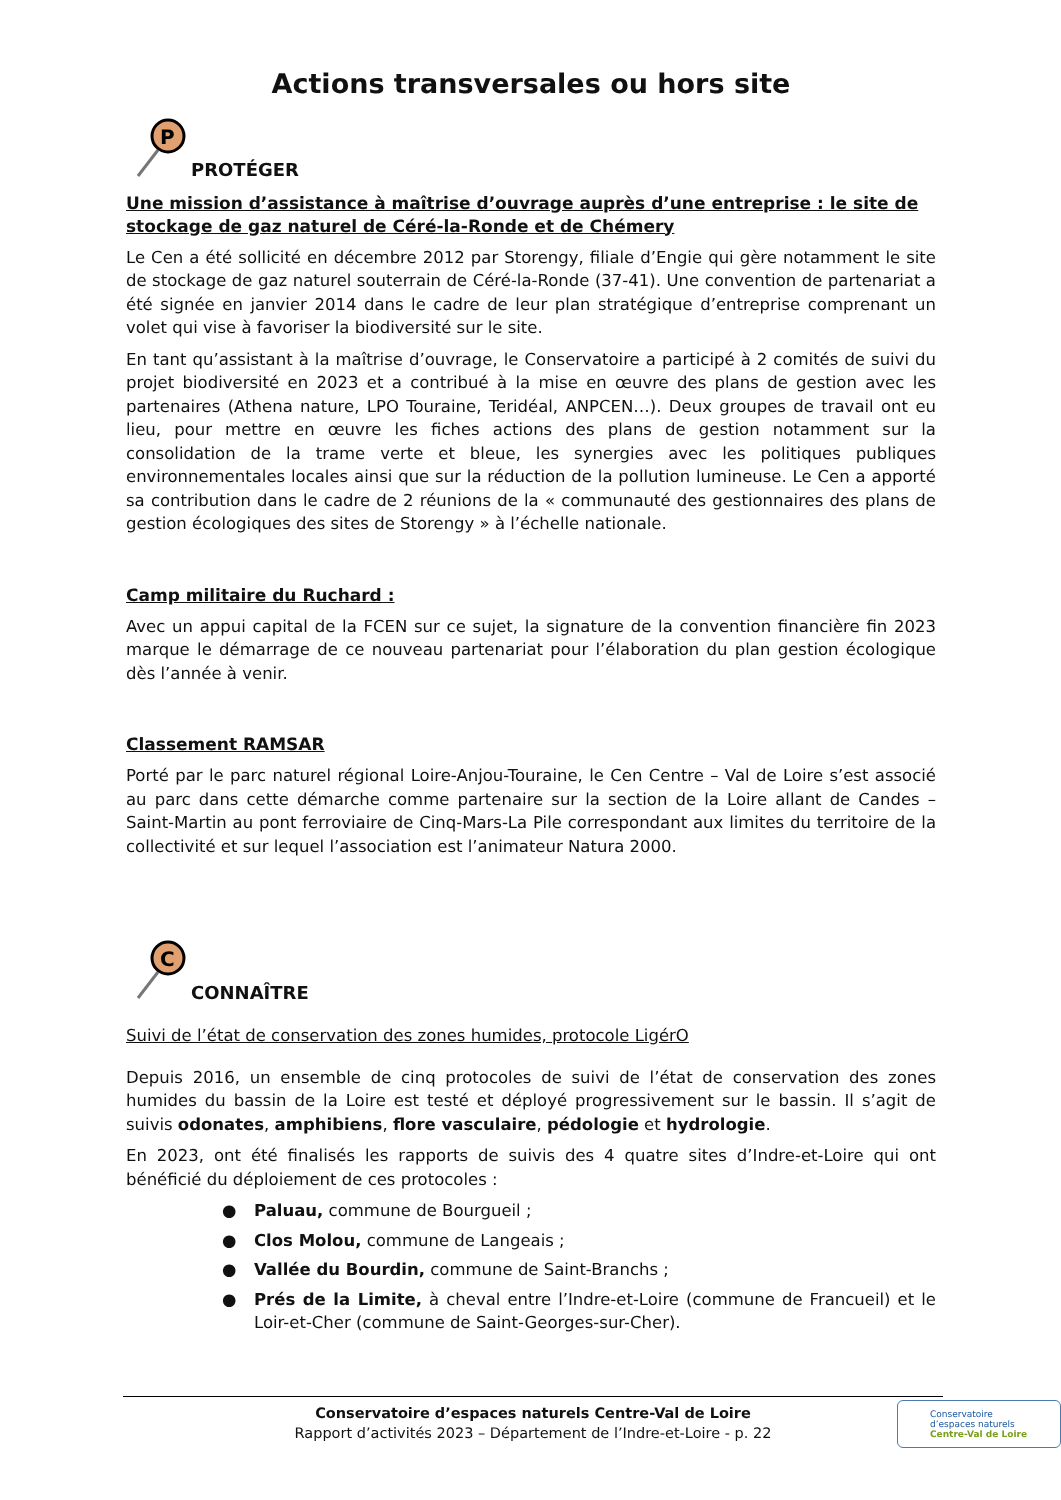Actions transversales ou hors site
P
PROTÉGER
Une mission d’assistance à maîtrise d’ouvrage auprès d’une entreprise : le site de stockage de gaz naturel de Céré-la-Ronde et de Chémery
Le Cen a été sollicité en décembre 2012 par Storengy, filiale d’Engie qui gère notamment le site de stockage de gaz naturel souterrain de Céré-la-Ronde (37-41). Une convention de partenariat a été signée en janvier 2014 dans le cadre de leur plan stratégique d’entreprise comprenant un volet qui vise à favoriser la biodiversité sur le site.
En tant qu’assistant à la maîtrise d’ouvrage, le Conservatoire a participé à 2 comités de suivi du projet biodiversité en 2023 et a contribué à la mise en œuvre des plans de gestion avec les partenaires (Athena nature, LPO Touraine, Teridéal, ANPCEN…). Deux groupes de travail ont eu lieu, pour mettre en œuvre les fiches actions des plans de gestion notamment sur la consolidation de la trame verte et bleue, les synergies avec les politiques publiques environnementales locales ainsi que sur la réduction de la pollution lumineuse. Le Cen a apporté sa contribution dans le cadre de 2 réunions de la « communauté des gestionnaires des plans de gestion écologiques des sites de Storengy » à l’échelle nationale.
Camp militaire du Ruchard :
Avec un appui capital de la FCEN sur ce sujet, la signature de la convention financière fin 2023 marque le démarrage de ce nouveau partenariat pour l’élaboration du plan gestion écologique dès l’année à venir.
Classement RAMSAR
Porté par le parc naturel régional Loire-Anjou-Touraine, le Cen Centre – Val de Loire s’est associé au parc dans cette démarche comme partenaire sur la section de la Loire allant de Candes – Saint-Martin au pont ferroviaire de Cinq-Mars-La Pile correspondant aux limites du territoire de la collectivité et sur lequel l’association est l’animateur Natura 2000.
C
CONNAÎTRE
Suivi de l’état de conservation des zones humides, protocole LigérO
Depuis 2016, un ensemble de cinq protocoles de suivi de l’état de conservation des zones humides du bassin de la Loire est testé et déployé progressivement sur le bassin. Il s’agit de suivis odonates, amphibiens, flore vasculaire, pédologie et hydrologie.
En 2023, ont été finalisés les rapports de suivis des 4 quatre sites d’Indre-et-Loire qui ont bénéficié du déploiement de ces protocoles :
● Paluau, commune de Bourgueil ;
● Clos Molou, commune de Langeais ;
● Vallée du Bourdin, commune de Saint-Branchs ;
● Prés de la Limite, à cheval entre l’Indre-et-Loire (commune de Francueil) et le Loir-et-Cher (commune de Saint-Georges-sur-Cher).
Conservatoire d’espaces naturels Centre-Val de Loire
Rapport d’activités 2023 – Département de l’Indre-et-Loire - p. 22
Conservatoire
d’espaces naturels
Centre-Val de Loire